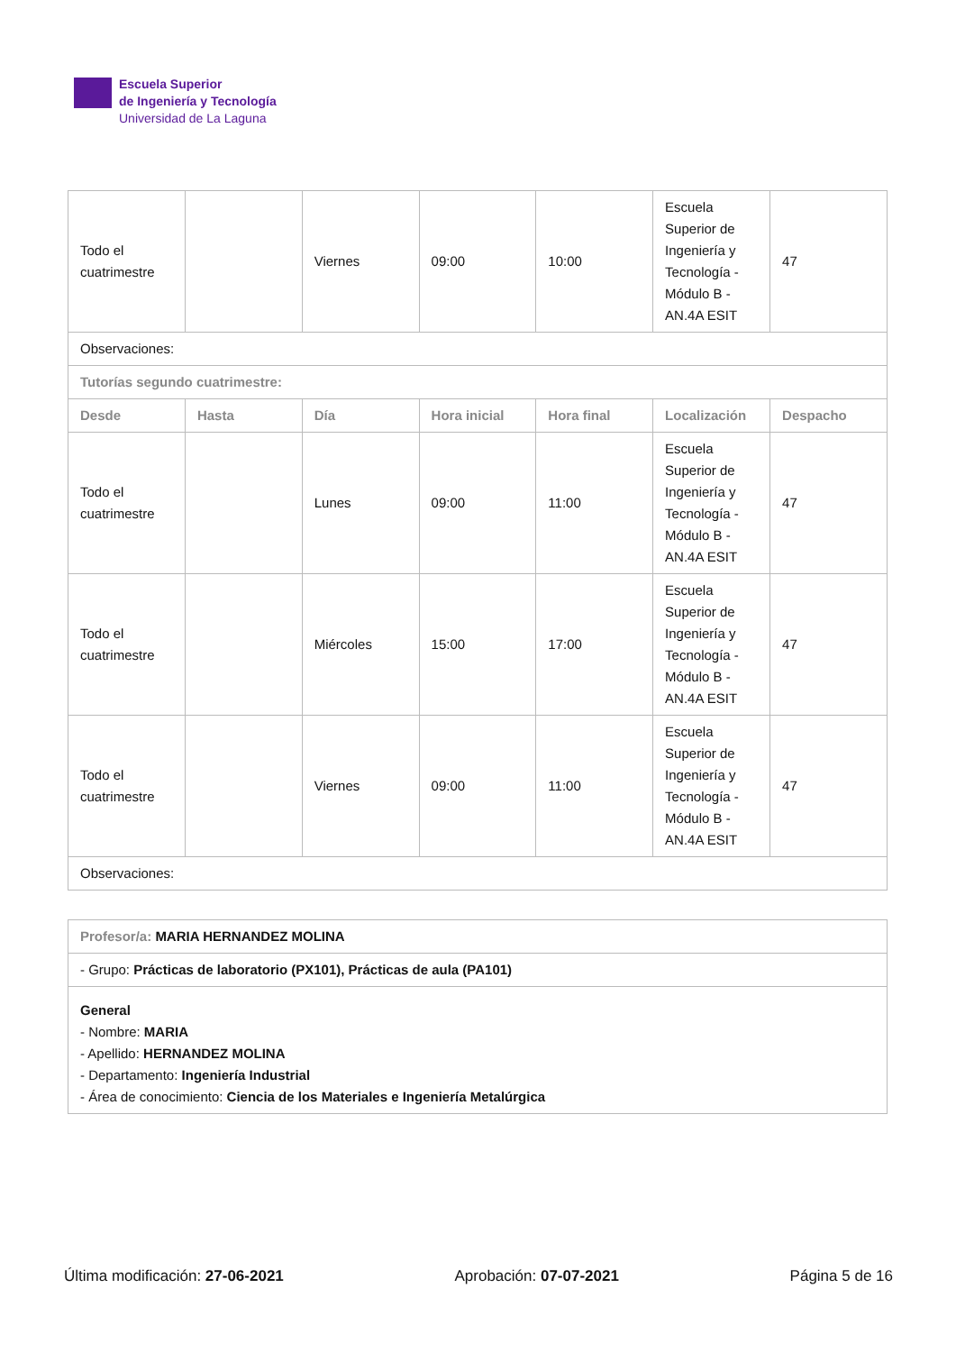Escuela Superior
de Ingeniería y Tecnología
Universidad de La Laguna
| Todo el cuatrimestre | | Viernes | 09:00 | 10:00 | Escuela Superior de Ingeniería y Tecnología - Módulo B - AN.4A ESIT | 47 |
| Observaciones: | | | | | | |
| Tutorías segundo cuatrimestre: | | | | | | |
| Desde | Hasta | Día | Hora inicial | Hora final | Localización | Despacho |
| Todo el cuatrimestre | | Lunes | 09:00 | 11:00 | Escuela Superior de Ingeniería y Tecnología - Módulo B - AN.4A ESIT | 47 |
| Todo el cuatrimestre | | Miércoles | 15:00 | 17:00 | Escuela Superior de Ingeniería y Tecnología - Módulo B - AN.4A ESIT | 47 |
| Todo el cuatrimestre | | Viernes | 09:00 | 11:00 | Escuela Superior de Ingeniería y Tecnología - Módulo B - AN.4A ESIT | 47 |
| Observaciones: | | | | | | |
| Profesor/a: MARIA HERNANDEZ MOLINA |
| - Grupo: Prácticas de laboratorio (PX101), Prácticas de aula (PA101) |
| General - Nombre: MARIA - Apellido: HERNANDEZ MOLINA - Departamento: Ingeniería Industrial - Área de conocimiento: Ciencia de los Materiales e Ingeniería Metalúrgica |
Última modificación: 27-06-2021 Aprobación: 07-07-2021 Página 5 de 16